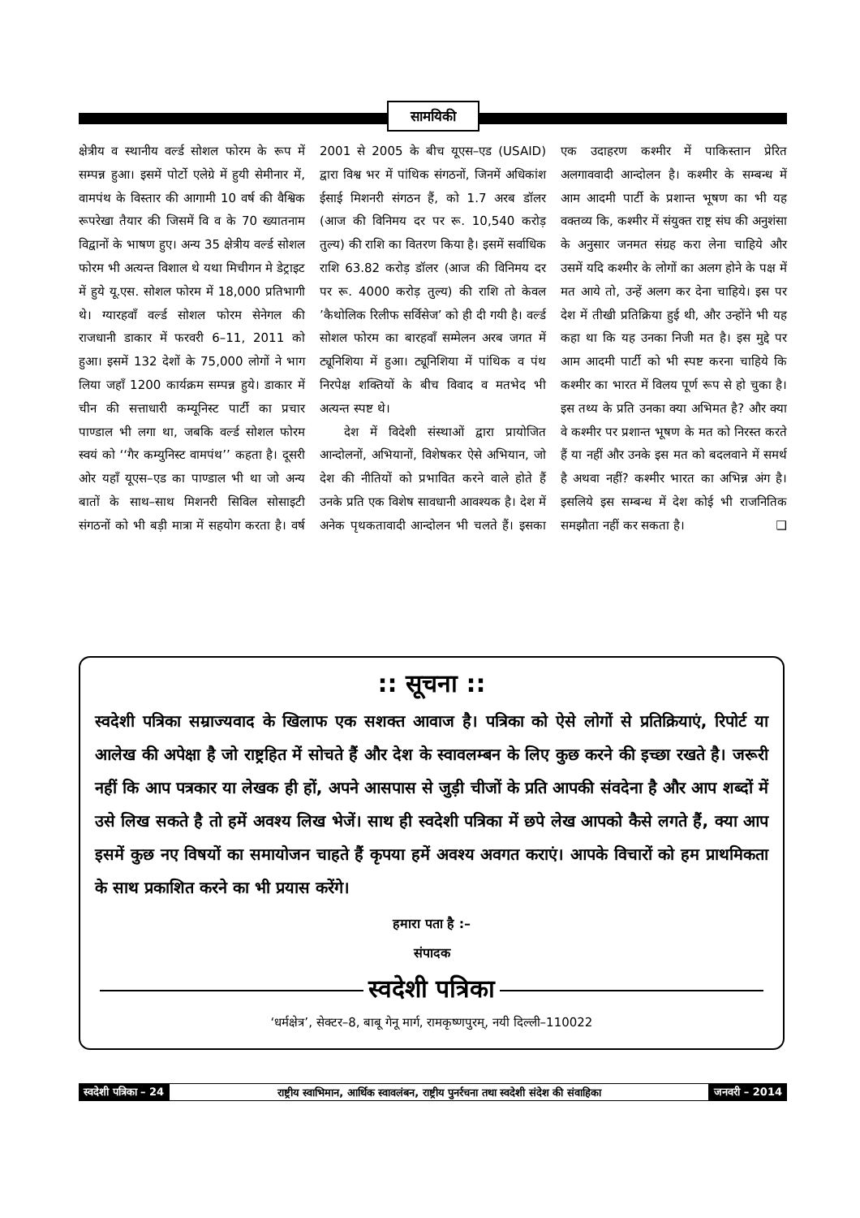सामयिकी
क्षेत्रीय व स्थानीय वर्ल्ड सोशल फोरम के रूप में सम्पन्न हुआ। इसमें पोर्टो एलेग्रे में हुयी सेमीनार में, वामपंथ के विस्तार की आगामी 10 वर्ष की वैश्विक रूपरेखा तैयार की जिसमें वि व के 70 ख्यातनाम विद्वानों के भाषण हुए। अन्य 35 क्षेत्रीय वर्ल्ड सोशल फोरम भी अत्यन्त विशाल थे यथा मिचीगन मे डेट्राइट में हुये यू.एस. सोशल फोरम में 18,000 प्रतिभागी थे। ग्यारहवाँ वर्ल्ड सोशल फोरम सेनेगल की राजधानी डाकार में फरवरी 6–11, 2011 को हुआ। इसमें 132 देशों के 75,000 लोगों ने भाग लिया जहाँ 1200 कार्यक्रम सम्पन्न हुये। डाकार में चीन की सत्ताधारी कम्यूनिस्ट पार्टी का प्रचार पाण्डाल भी लगा था, जबकि वर्ल्ड सोशल फोरम स्वयं को ‘‘गैर कम्युनिस्ट वामपंथ’’ कहता है। दूसरी ओर यहाँ यूएस–एड का पाण्डाल भी था जो अन्य बातों के साथ–साथ मिशनरी सिविल सोसाइटी संगठनों को भी बड़ी मात्रा में सहयोग करता है। वर्ष 2001 से 2005 के बीच यूएस–एड (USAID) द्वारा विश्व भर में पांथिक संगठनों, जिनमें अधिकांश ईसाई मिशनरी संगठन हैं, को 1.7 अरब डॉलर (आज की विनिमय दर पर रू. 10,540 करोड़ तुल्य) की राशि का वितरण किया है। इसमें सर्वाधिक राशि 63.82 करोड़ डॉलर (आज की विनिमय दर पर रू. 4000 करोड़ तुल्य) की राशि तो केवल ’कैथोलिक रिलीफ सर्विसेज’ को ही दी गयी है। वर्ल्ड सोशल फोरम का बारहवाँ सम्मेलन अरब जगत में ट्यूनिशिया में हुआ। ट्यूनिशिया में पांथिक व पंथ निरपेक्ष शक्तियों के बीच विवाद व मतभेद भी अत्यन्त स्पष्ट थे।
देश में विदेशी संस्थाओं द्वारा प्रायोजित आन्दोलनों, अभियानों, विशेषकर ऐसे अभियान, जो देश की नीतियों को प्रभावित करने वाले होते हैं उनके प्रति एक विशेष सावधानी आवश्यक है। देश में अनेक पृथकतावादी आन्दोलन भी चलते हैं। इसका एक उदाहरण कश्मीर में पाकिस्तान प्रेरित अलगाववादी आन्दोलन है। कश्मीर के सम्बन्ध में आम आदमी पार्टी के प्रशान्त भूषण का भी यह वक्तव्य कि, कश्मीर में संयुक्त राष्ट्र संघ की अनुशंसा के अनुसार जनमत संग्रह करा लेना चाहिये और उसमें यदि कश्मीर के लोगों का अलग होने के पक्ष में मत आये तो, उन्हें अलग कर देना चाहिये। इस पर देश में तीखी प्रतिक्रिया हुई थी, और उन्होंने भी यह कहा था कि यह उनका निजी मत है। इस मुद्दे पर आम आदमी पार्टी को भी स्पष्ट करना चाहिये कि कश्मीर का भारत में विलय पूर्ण रूप से हो चुका है। इस तथ्य के प्रति उनका क्या अभिमत है? और क्या वे कश्मीर पर प्रशान्त भूषण के मत को निरस्त करते हैं या नहीं और उनके इस मत को बदलवाने में समर्थ है अथवा नहीं? कश्मीर भारत का अभिन्न अंग है। इसलिये इस सम्बन्ध में देश कोई भी राजनितिक समझौता नहीं कर सकता है। ❑
:: सूचना ::
स्वदेशी पत्रिका सम्राज्यवाद के खिलाफ एक सशक्त आवाज है। पत्रिका को ऐसे लोगों से प्रतिक्रियाएं, रिपोर्ट या आलेख की अपेक्षा है जो राष्ट्रहित में सोचते हैं और देश के स्वावलम्बन के लिए कुछ करने की इच्छा रखते है। जरूरी नहीं कि आप पत्रकार या लेखक ही हों, अपने आसपास से जुड़ी चीजों के प्रति आपकी संवदेना है और आप शब्दों में उसे लिख सकते है तो हमें अवश्य लिख भेजें। साथ ही स्वदेशी पत्रिका में छपे लेख आपको कैसे लगते हैं, क्या आप इसमें कुछ नए विषयों का समायोजन चाहते हैं कृपया हमें अवश्य अवगत कराएं। आपके विचारों को हम प्राथमिकता के साथ प्रकाशित करने का भी प्रयास करेंगे।
हमारा पता है :–
संपादक
स्वदेशी पत्रिका
‘धर्मक्षेत्र’, सेक्टर–8, बाबू गेनू मार्ग, रामकृष्णपुरम्, नयी दिल्ली–110022
स्वदेशी पत्रिका – 24 राष्ट्रीय स्वाभिमान, आर्थिक स्वावलंबन, राष्ट्रीय पुनर्रचना तथा स्वदेशी संदेश की संवाहिका
जनवरी – 2014